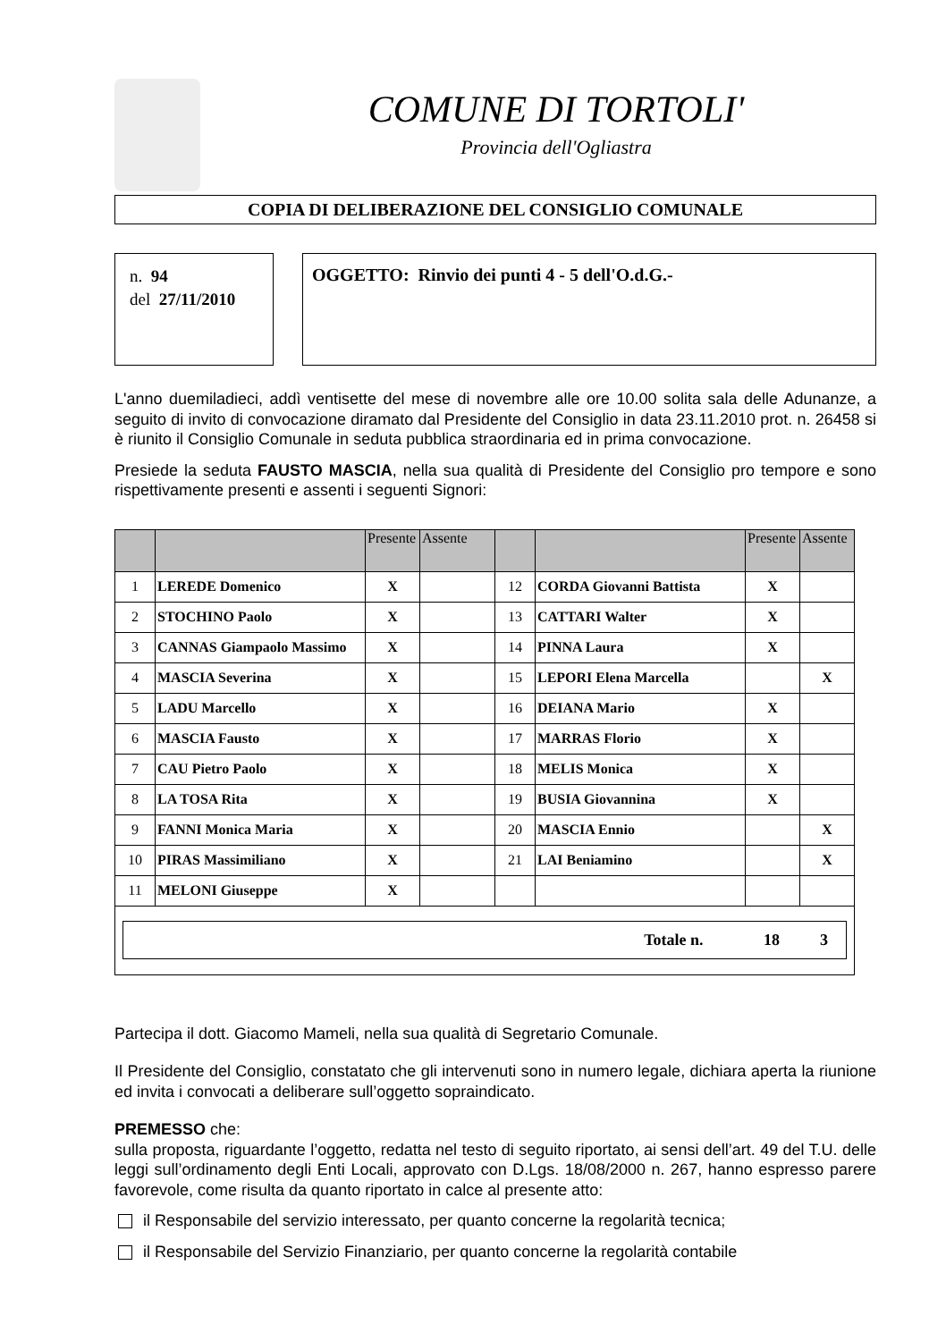COMUNE DI TORTOLI'
Provincia dell'Ogliastra
COPIA DI DELIBERAZIONE DEL CONSIGLIO COMUNALE
n. 94
del 27/11/2010
OGGETTO: Rinvio dei punti 4 - 5 dell'O.d.G.-
L'anno duemiladieci, addì ventisette del mese di novembre alle ore 10.00 solita sala delle Adunanze, a seguito di invito di convocazione diramato dal Presidente del Consiglio in data 23.11.2010 prot. n. 26458 si è riunito il Consiglio Comunale in seduta pubblica straordinaria ed in prima convocazione.
Presiede la seduta FAUSTO MASCIA, nella sua qualità di Presidente del Consiglio pro tempore e sono rispettivamente presenti e assenti i seguenti Signori:
| | | Presente | Assente | | | Presente | Assente |
| --- | --- | --- | --- | --- | --- | --- | --- |
| 1 | LEREDE Domenico | X | | 12 | CORDA Giovanni Battista | X | |
| 2 | STOCHINO Paolo | X | | 13 | CATTARI Walter | X | |
| 3 | CANNAS Giampaolo Massimo | X | | 14 | PINNA Laura | X | |
| 4 | MASCIA Severina | X | | 15 | LEPORI Elena Marcella | | X |
| 5 | LADU Marcello | X | | 16 | DEIANA Mario | X | |
| 6 | MASCIA Fausto | X | | 17 | MARRAS Florio | X | |
| 7 | CAU Pietro Paolo | X | | 18 | MELIS Monica | X | |
| 8 | LA TOSA Rita | X | | 19 | BUSIA Giovannina | X | |
| 9 | FANNI Monica Maria | X | | 20 | MASCIA Ennio | | X |
| 10 | PIRAS Massimiliano | X | | 21 | LAI Beniamino | | X |
| 11 | MELONI Giuseppe | X | | | | | |
| Totale n. 18 3 | | | | | | | |
Partecipa il dott. Giacomo Mameli, nella sua qualità di Segretario Comunale.
Il Presidente del Consiglio, constatato che gli intervenuti sono in numero legale, dichiara aperta la riunione ed invita i convocati a deliberare sull’oggetto sopraindicato.
PREMESSO che:
sulla proposta, riguardante l’oggetto, redatta nel testo di seguito riportato, ai sensi dell’art. 49 del T.U. delle leggi sull’ordinamento degli Enti Locali, approvato con D.Lgs. 18/08/2000 n. 267, hanno espresso parere favorevole, come risulta da quanto riportato in calce al presente atto:
il Responsabile del servizio interessato, per quanto concerne la regolarità tecnica;
il Responsabile del Servizio Finanziario, per quanto concerne la regolarità contabile